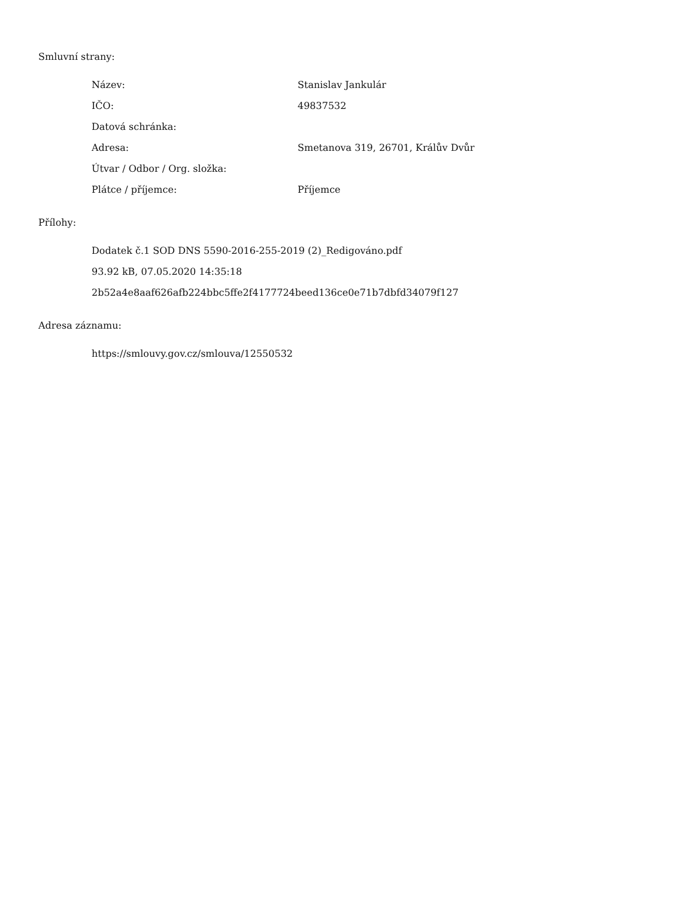Smluvní strany:
| Název: | Stanislav Jankulár |
| IČO: | 49837532 |
| Datová schránka: | |
| Adresa: | Smetanova 319, 26701, Králův Dvůr |
| Útvar / Odbor / Org. složka: | |
| Plátce / příjemce: | Příjemce |
Přílohy:
Dodatek č.1 SOD DNS 5590-2016-255-2019 (2)_Redigováno.pdf
93.92 kB, 07.05.2020 14:35:18
2b52a4e8aaf626afb224bbc5ffe2f4177724beed136ce0e71b7dbfd34079f127
Adresa záznamu:
https://smlouvy.gov.cz/smlouva/12550532